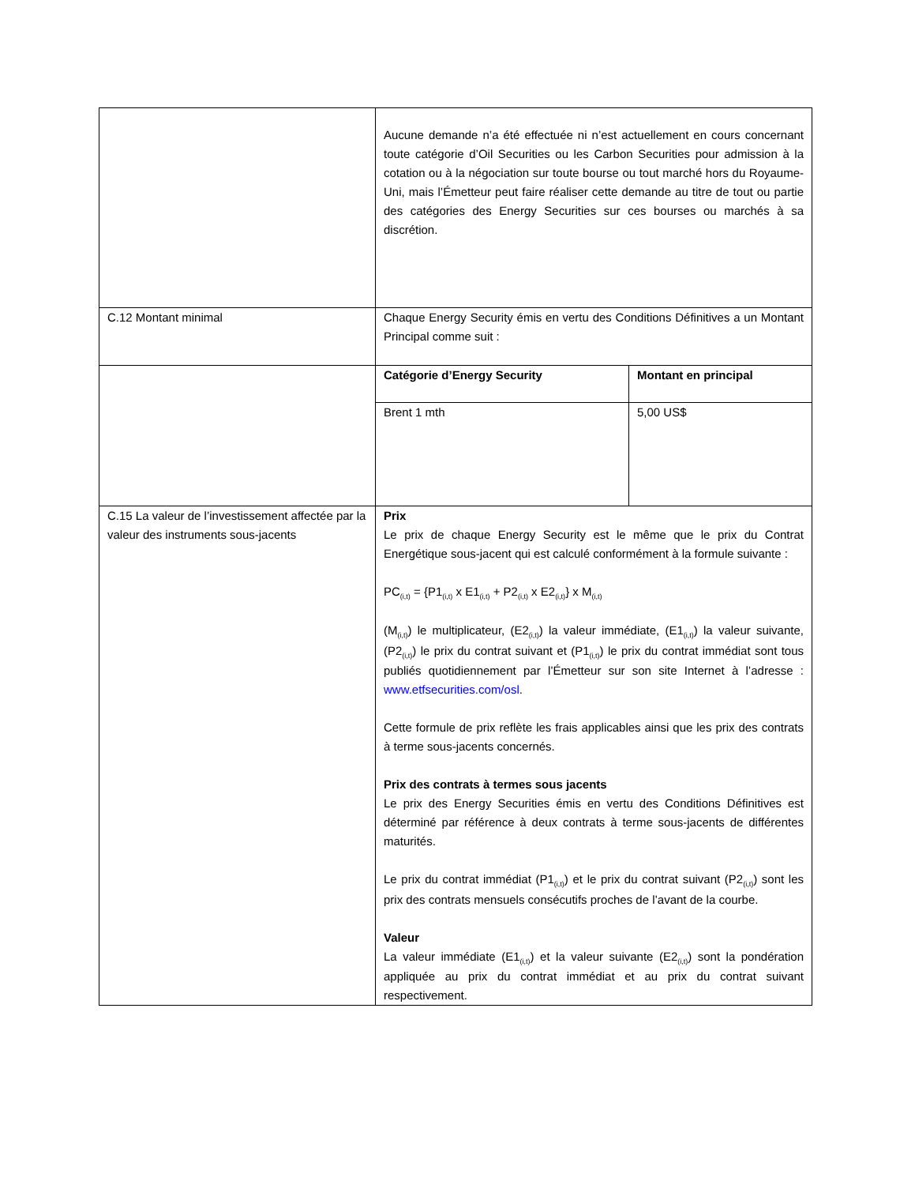| | Aucune demande n’a été effectuée ni n’est actuellement en cours concernant toute catégorie d’Oil Securities ou les Carbon Securities pour admission à la cotation ou à la négociation sur toute bourse ou tout marché hors du Royaume-Uni, mais l’Émetteur peut faire réaliser cette demande au titre de tout ou partie des catégories des Energy Securities sur ces bourses ou marchés à sa discrétion. |
| C.12 Montant minimal | Chaque Energy Security émis en vertu des Conditions Définitives a un Montant Principal comme suit : |
| | / Catégorie d’Energy Security / Montant en principal / / --- / --- / / Brent 1 mth / 5,00 US$ / |
| C.15 La valeur de l’investissement affectée par la valeur des instruments sous-jacents | Prix Le prix de chaque Energy Security est le même que le prix du Contrat Energétique sous-jacent qui est calculé conformément à la formule suivante : PC<sub>(i,t)</sub> = {P1<sub>(i,t)</sub> x E1<sub>(i,t)</sub> + P2<sub>(i,t)</sub> x E2<sub>(i,t)</sub>} x M<sub>(i,t)</sub> (M<sub>(i,t)</sub>) le multiplicateur, (E2<sub>(i,t)</sub>) la valeur immédiate, (E1<sub>(i,t)</sub>) la valeur suivante, (P2<sub>(i,t)</sub>) le prix du contrat suivant et (P1<sub>(i,t)</sub>) le prix du contrat immédiat sont tous publiés quotidiennement par l’Émetteur sur son site Internet à l’adresse : www.etfsecurities.com/osl . Cette formule de prix reflète les frais applicables ainsi que les prix des contrats à terme sous-jacents concernés. Prix des contrats à termes sous jacents Le prix des Energy Securities émis en vertu des Conditions Définitives est déterminé par référence à deux contrats à terme sous-jacents de différentes maturités. Le prix du contrat immédiat (P1<sub>(i,t)</sub>) et le prix du contrat suivant (P2<sub>(i,t)</sub>) sont les prix des contrats mensuels consécutifs proches de l’avant de la courbe. Valeur La valeur immédiate (E1<sub>(i,t)</sub>) et la valeur suivante (E2<sub>(i,t)</sub>) sont la pondération appliquée au prix du contrat immédiat et au prix du contrat suivant respectivement. |